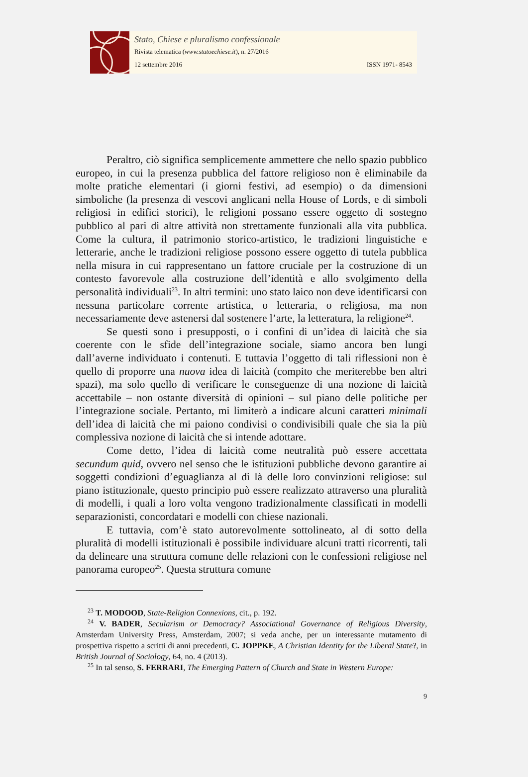Stato, Chiese e pluralismo confessionale
Rivista telematica (www.statoechiese.it), n. 27/2016
12 settembre 2016 ISSN 1971- 8543
Peraltro, ciò significa semplicemente ammettere che nello spazio pubblico europeo, in cui la presenza pubblica del fattore religioso non è eliminabile da molte pratiche elementari (i giorni festivi, ad esempio) o da dimensioni simboliche (la presenza di vescovi anglicani nella House of Lords, e di simboli religiosi in edifici storici), le religioni possano essere oggetto di sostegno pubblico al pari di altre attività non strettamente funzionali alla vita pubblica. Come la cultura, il patrimonio storico-artistico, le tradizioni linguistiche e letterarie, anche le tradizioni religiose possono essere oggetto di tutela pubblica nella misura in cui rappresentano un fattore cruciale per la costruzione di un contesto favorevole alla costruzione dell’identità e allo svolgimento della personalità individuali<sup>23</sup>. In altri termini: uno stato laico non deve identificarsi con nessuna particolare corrente artistica, o letteraria, o religiosa, ma non necessariamente deve astenersi dal sostenere l’arte, la letteratura, la religione<sup>24</sup>.
Se questi sono i presupposti, o i confini di un’idea di laicità che sia coerente con le sfide dell’integrazione sociale, siamo ancora ben lungi dall’averne individuato i contenuti. E tuttavia l’oggetto di tali riflessioni non è quello di proporre una nuova idea di laicità (compito che meriterebbe ben altri spazi), ma solo quello di verificare le conseguenze di una nozione di laicità accettabile – non ostante diversità di opinioni – sul piano delle politiche per l’integrazione sociale. Pertanto, mi limiterò a indicare alcuni caratteri minimali dell’idea di laicità che mi paiono condivisi o condivisibili quale che sia la più complessiva nozione di laicità che si intende adottare.
Come detto, l’idea di laicità come neutralità può essere accettata secundum quid, ovvero nel senso che le istituzioni pubbliche devono garantire ai soggetti condizioni d’eguaglianza al di là delle loro convinzioni religiose: sul piano istituzionale, questo principio può essere realizzato attraverso una pluralità di modelli, i quali a loro volta vengono tradizionalmente classificati in modelli separazionisti, concordatari e modelli con chiese nazionali.
E tuttavia, com’è stato autorevolmente sottolineato, al di sotto della pluralità di modelli istituzionali è possibile individuare alcuni tratti ricorrenti, tali da delineare una struttura comune delle relazioni con le confessioni religiose nel panorama europeo<sup>25</sup>. Questa struttura comune
<sup>23</sup> T. MODOOD, State-Religion Connexions, cit., p. 192.
<sup>24</sup> V. BADER, Secularism or Democracy? Associational Governance of Religious Diversity, Amsterdam University Press, Amsterdam, 2007; si veda anche, per un interessante mutamento di prospettiva rispetto a scritti di anni precedenti, C. JOPPKE, A Christian Identity for the Liberal State?, in British Journal of Sociology, 64, no. 4 (2013).
<sup>25</sup> In tal senso, S. FERRARI, The Emerging Pattern of Church and State in Western Europe:
9